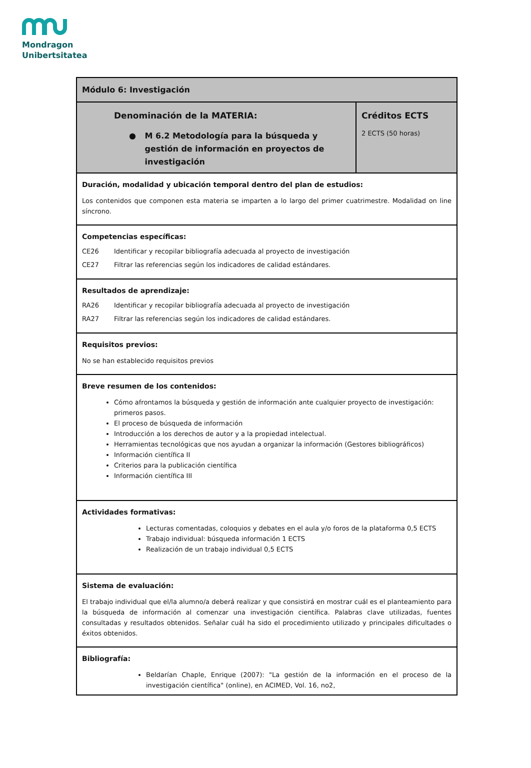Mondragon
Unibertsitatea
| Módulo 6: Investigación | |
| Denominación de la MATERIA: ● M 6.2 Metodología para la búsqueda y gestión de información en proyectos de investigación | Créditos ECTS 2 ECTS (50 horas) |
| Duración, modalidad y ubicación temporal dentro del plan de estudios: Los contenidos que componen esta materia se imparten a lo largo del primer cuatrimestre. Modalidad on line síncrono. | |
| Competencias específicas: CE26 Identificar y recopilar bibliografía adecuada al proyecto de investigación CE27 Filtrar las referencias según los indicadores de calidad estándares. | |
| Resultados de aprendizaje: RA26 Identificar y recopilar bibliografía adecuada al proyecto de investigación RA27 Filtrar las referencias según los indicadores de calidad estándares. | |
| Requisitos previos: No se han establecido requisitos previos | |
| Breve resumen de los contenidos: Cómo afrontamos la búsqueda y gestión de información ante cualquier proyecto de investigación: primeros pasos. El proceso de búsqueda de información Introducción a los derechos de autor y a la propiedad intelectual. Herramientas tecnológicas que nos ayudan a organizar la información (Gestores bibliográficos) Información científica II Criterios para la publicación científica Información científica III | |
| Actividades formativas: Lecturas comentadas, coloquios y debates en el aula y/o foros de la plataforma 0,5 ECTS Trabajo individual: búsqueda información 1 ECTS Realización de un trabajo individual 0,5 ECTS | |
| Sistema de evaluación: El trabajo individual que el/la alumno/a deberá realizar y que consistirá en mostrar cuál es el planteamiento para la búsqueda de información al comenzar una investigación científica. Palabras clave utilizadas, fuentes consultadas y resultados obtenidos. Señalar cuál ha sido el procedimiento utilizado y principales dificultades o éxitos obtenidos. | |
| Bibliografía: Beldarían Chaple, Enrique (2007): "La gestión de la información en el proceso de la investigación científica" (online), en ACIMED, Vol. 16, no2, | |